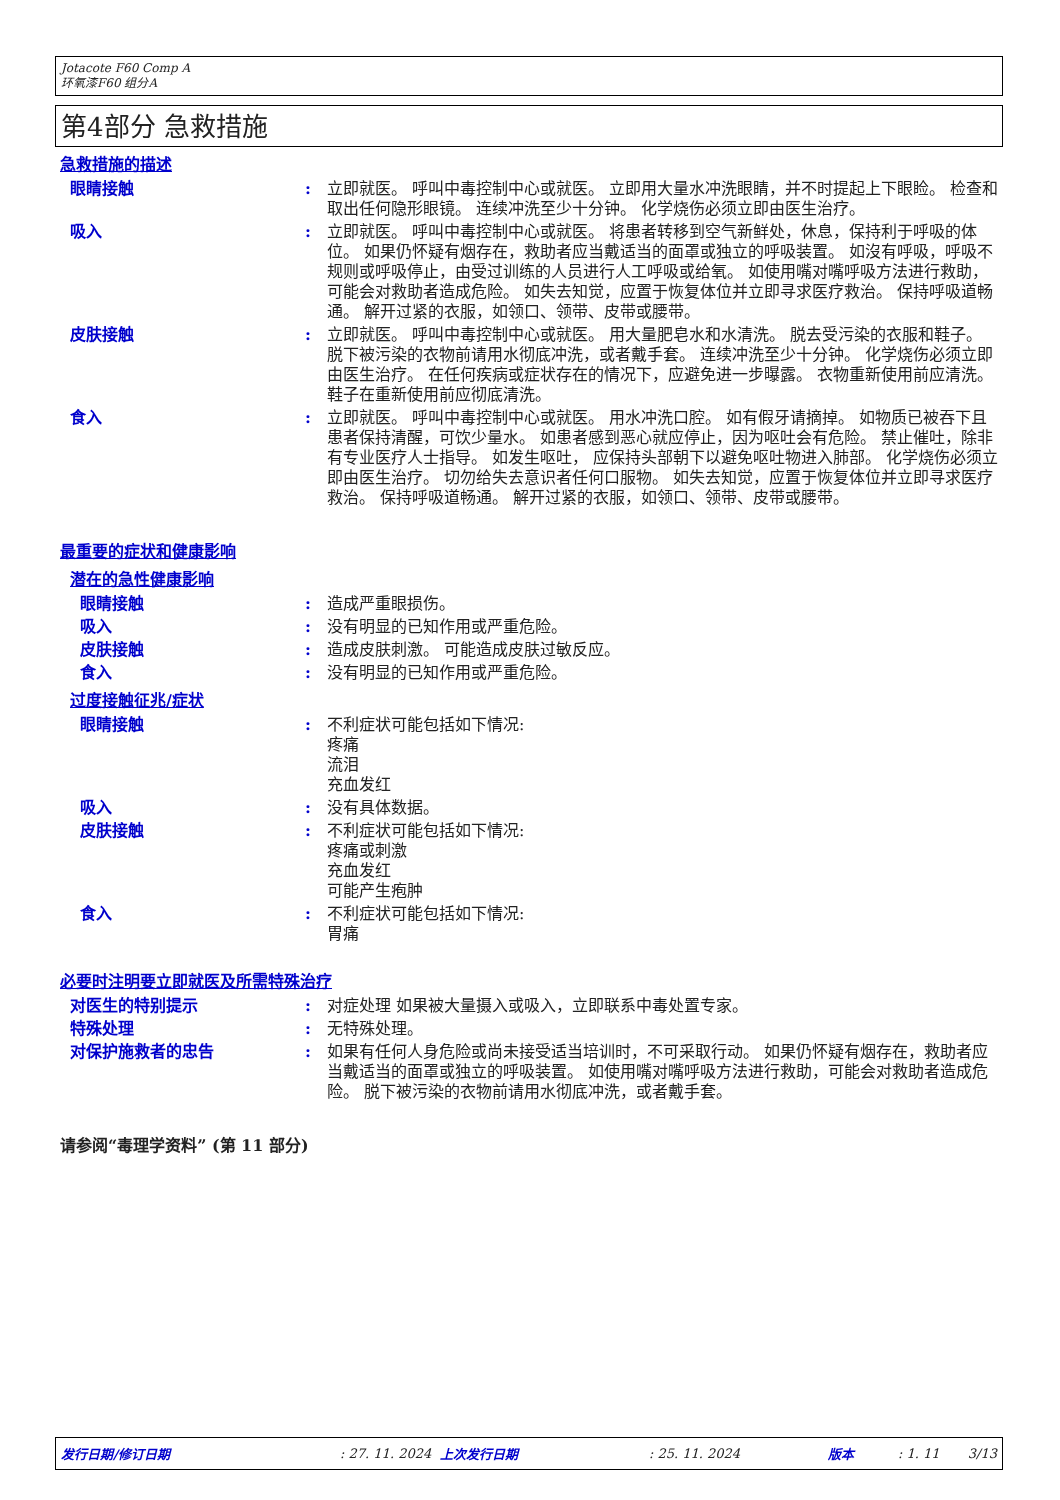Jotacote F60 Comp A
环氧漆F60 组分A
第4部分 急救措施
急救措施的描述
眼睛接触 : 立即就医。 呼叫中毒控制中心或就医。 立即用大量水冲洗眼睛，并不时提起上下眼睑。 检查和取出任何隐形眼镜。 连续冲洗至少十分钟。 化学烧伤必须立即由医生治疗。
吸入 : 立即就医。 呼叫中毒控制中心或就医。 将患者转移到空气新鲜处，休息，保持利于呼吸的体位。 如果仍怀疑有烟存在，救助者应当戴适当的面罩或独立的呼吸装置。 如沒有呼吸，呼吸不规则或呼吸停止，由受过训练的人员进行人工呼吸或给氧。 如使用嘴对嘴呼吸方法进行救助，可能会对救助者造成危险。 如失去知觉，应置于恢复体位并立即寻求医疗救治。 保持呼吸道畅通。 解开过紧的衣服，如领口、领带、皮带或腰带。
皮肤接触 : 立即就医。 呼叫中毒控制中心或就医。 用大量肥皂水和水清洗。 脱去受污染的衣服和鞋子。 脱下被污染的衣物前请用水彻底冲洗，或者戴手套。 连续冲洗至少十分钟。 化学烧伤必须立即由医生治疗。 在任何疾病或症状存在的情况下，应避免进一步曝露。 衣物重新使用前应清洗。 鞋子在重新使用前应彻底清洗。
食入 : 立即就医。 呼叫中毒控制中心或就医。 用水冲洗口腔。 如有假牙请摘掉。 如物质已被吞下且患者保持清醒，可饮少量水。 如患者感到恶心就应停止，因为呕吐会有危险。 禁止催吐，除非有专业医疗人士指导。 如发生呕吐， 应保持头部朝下以避免呕吐物进入肺部。 化学烧伤必须立即由医生治疗。 切勿给失去意识者任何口服物。 如失去知觉，应置于恢复体位并立即寻求医疗救治。 保持呼吸道畅通。 解开过紧的衣服，如领口、领带、皮带或腰带。
最重要的症状和健康影响
潜在的急性健康影响
眼睛接触 : 造成严重眼损伤。
吸入 : 没有明显的已知作用或严重危险。
皮肤接触 : 造成皮肤刺激。 可能造成皮肤过敏反应。
食入 : 没有明显的已知作用或严重危险。
过度接触征兆/症状
眼睛接触 : 不利症状可能包括如下情况:
疼痛
流泪
充血发红
吸入 : 没有具体数据。
皮肤接触 : 不利症状可能包括如下情况:
疼痛或刺激
充血发红
可能产生疱肿
食入 : 不利症状可能包括如下情况:
胃痛
必要时注明要立即就医及所需特殊治疗
对医生的特别提示 : 对症处理 如果被大量摄入或吸入，立即联系中毒处置专家。
特殊处理 : 无特殊处理。
对保护施救者的忠告 : 如果有任何人身危险或尚未接受适当培训时，不可采取行动。 如果仍怀疑有烟存在，救助者应当戴适当的面罩或独立的呼吸装置。 如使用嘴对嘴呼吸方法进行救助，可能会对救助者造成危险。 脱下被污染的衣物前请用水彻底冲洗，或者戴手套。
请参阅“毒理学资料” (第 11 部分)
发行日期/修订日期: 27. 11. 2024 上次发行日期: 25. 11. 2024 版本: 1. 11 3/13